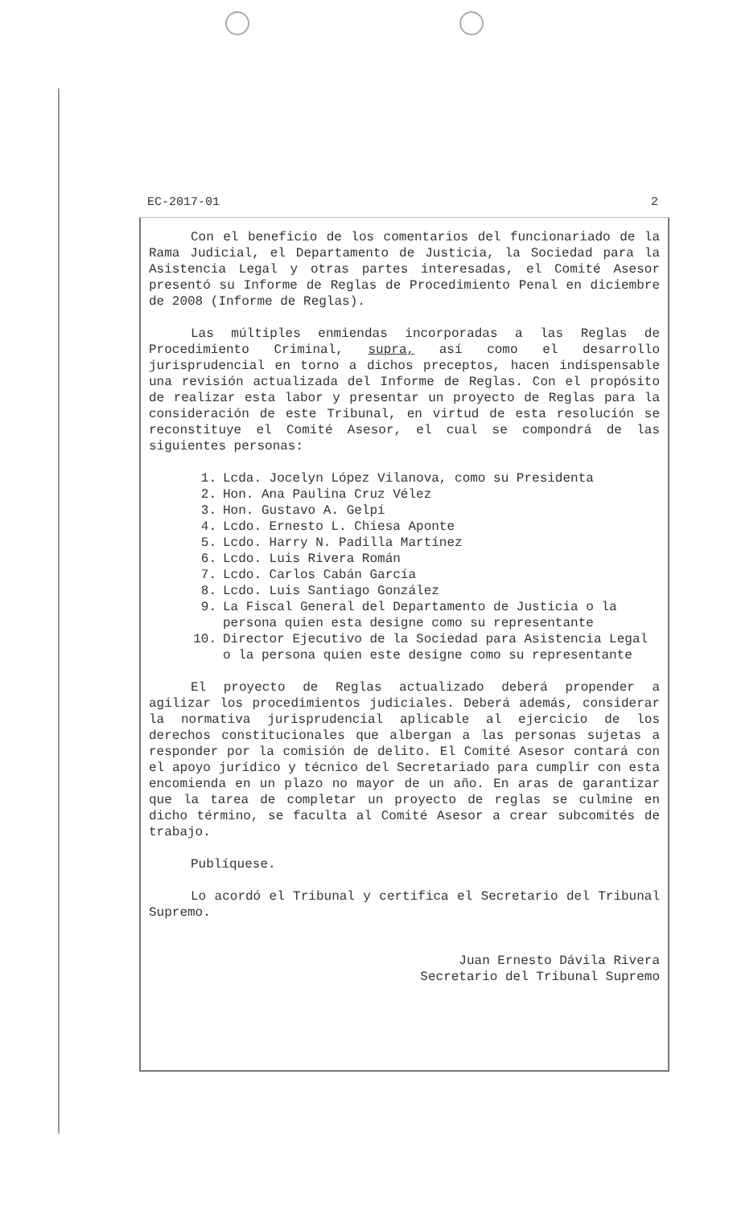EC-2017-01 2
Con el beneficio de los comentarios del funcionariado de la Rama Judicial, el Departamento de Justicia, la Sociedad para la Asistencia Legal y otras partes interesadas, el Comité Asesor presentó su Informe de Reglas de Procedimiento Penal en diciembre de 2008 (Informe de Reglas).
Las múltiples enmiendas incorporadas a las Reglas de Procedimiento Criminal, supra, así como el desarrollo jurisprudencial en torno a dichos preceptos, hacen indispensable una revisión actualizada del Informe de Reglas. Con el propósito de realizar esta labor y presentar un proyecto de Reglas para la consideración de este Tribunal, en virtud de esta resolución se reconstituye el Comité Asesor, el cual se compondrá de las siguientes personas:
1. Lcda. Jocelyn López Vilanova, como su Presidenta
2. Hon. Ana Paulina Cruz Vélez
3. Hon. Gustavo A. Gelpí
4. Lcdo. Ernesto L. Chiesa Aponte
5. Lcdo. Harry N. Padilla Martínez
6. Lcdo. Luis Rivera Román
7. Lcdo. Carlos Cabán García
8. Lcdo. Luis Santiago González
9. La Fiscal General del Departamento de Justicia o la persona quien esta designe como su representante
10. Director Ejecutivo de la Sociedad para Asistencia Legal o la persona quien este designe como su representante
El proyecto de Reglas actualizado deberá propender a agilizar los procedimientos judiciales. Deberá además, considerar la normativa jurisprudencial aplicable al ejercicio de los derechos constitucionales que albergan a las personas sujetas a responder por la comisión de delito. El Comité Asesor contará con el apoyo jurídico y técnico del Secretariado para cumplir con esta encomienda en un plazo no mayor de un año. En aras de garantizar que la tarea de completar un proyecto de reglas se culmine en dicho término, se faculta al Comité Asesor a crear subcomités de trabajo.
Publíquese.
Lo acordó el Tribunal y certifica el Secretario del Tribunal Supremo.
Juan Ernesto Dávila Rivera
Secretario del Tribunal Supremo